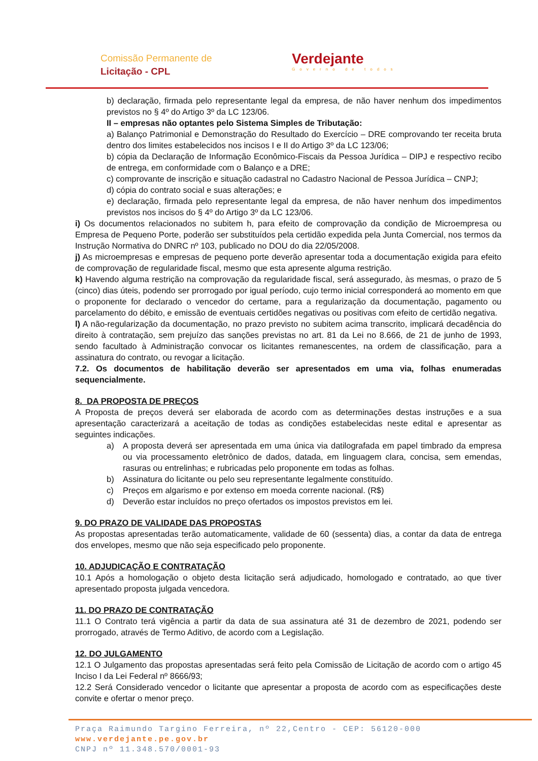Comissão Permanente de
Licitação - CPL
Verdejante
Governo de todos
b) declaração, firmada pelo representante legal da empresa, de não haver nenhum dos impedimentos previstos no § 4º do Artigo 3º da LC 123/06.
II – empresas não optantes pelo Sistema Simples de Tributação:
a) Balanço Patrimonial e Demonstração do Resultado do Exercício – DRE comprovando ter receita bruta dentro dos limites estabelecidos nos incisos I e II do Artigo 3º da LC 123/06;
b) cópia da Declaração de Informação Econômico-Fiscais da Pessoa Jurídica – DIPJ e respectivo recibo de entrega, em conformidade com o Balanço e a DRE;
c) comprovante de inscrição e situação cadastral no Cadastro Nacional de Pessoa Jurídica – CNPJ;
d) cópia do contrato social e suas alterações; e
e) declaração, firmada pelo representante legal da empresa, de não haver nenhum dos impedimentos previstos nos incisos do § 4º do Artigo 3º da LC 123/06.
i) Os documentos relacionados no subitem h, para efeito de comprovação da condição de Microempresa ou Empresa de Pequeno Porte, poderão ser substituídos pela certidão expedida pela Junta Comercial, nos termos da Instrução Normativa do DNRC nº 103, publicado no DOU do dia 22/05/2008.
j) As microempresas e empresas de pequeno porte deverão apresentar toda a documentação exigida para efeito de comprovação de regularidade fiscal, mesmo que esta apresente alguma restrição.
k) Havendo alguma restrição na comprovação da regularidade fiscal, será assegurado, às mesmas, o prazo de 5 (cinco) dias úteis, podendo ser prorrogado por igual período, cujo termo inicial corresponderá ao momento em que o proponente for declarado o vencedor do certame, para a regularização da documentação, pagamento ou parcelamento do débito, e emissão de eventuais certidões negativas ou positivas com efeito de certidão negativa.
l) A não-regularização da documentação, no prazo previsto no subitem acima transcrito, implicará decadência do direito à contratação, sem prejuízo das sanções previstas no art. 81 da Lei no 8.666, de 21 de junho de 1993, sendo facultado à Administração convocar os licitantes remanescentes, na ordem de classificação, para a assinatura do contrato, ou revogar a licitação.
7.2. Os documentos de habilitação deverão ser apresentados em uma via, folhas enumeradas sequencialmente.
8. DA PROPOSTA DE PREÇOS
A Proposta de preços deverá ser elaborada de acordo com as determinações destas instruções e a sua apresentação caracterizará a aceitação de todas as condições estabelecidas neste edital e apresentar as seguintes indicações.
a) A proposta deverá ser apresentada em uma única via datilografada em papel timbrado da empresa ou via processamento eletrônico de dados, datada, em linguagem clara, concisa, sem emendas, rasuras ou entrelinhas; e rubricadas pelo proponente em todas as folhas.
b) Assinatura do licitante ou pelo seu representante legalmente constituído.
c) Preços em algarismo e por extenso em moeda corrente nacional. (R$)
d) Deverão estar incluídos no preço ofertados os impostos previstos em lei.
9. DO PRAZO DE VALIDADE DAS PROPOSTAS
As propostas apresentadas terão automaticamente, validade de 60 (sessenta) dias, a contar da data de entrega dos envelopes, mesmo que não seja especificado pelo proponente.
10. ADJUDICAÇÃO E CONTRATAÇÃO
10.1 Após a homologação o objeto desta licitação será adjudicado, homologado e contratado, ao que tiver apresentado proposta julgada vencedora.
11. DO PRAZO DE CONTRATAÇÃO
11.1 O Contrato terá vigência a partir da data de sua assinatura até 31 de dezembro de 2021, podendo ser prorrogado, através de Termo Aditivo, de acordo com a Legislação.
12. DO JULGAMENTO
12.1 O Julgamento das propostas apresentadas será feito pela Comissão de Licitação de acordo com o artigo 45 Inciso I da Lei Federal nº 8666/93;
12.2 Será Considerado vencedor o licitante que apresentar a proposta de acordo com as especificações deste convite e ofertar o menor preço.
Praça Raimundo Targino Ferreira, nº 22,Centro - CEP: 56120-000
www.verdejante.pe.gov.br
CNPJ nº 11.348.570/0001-93